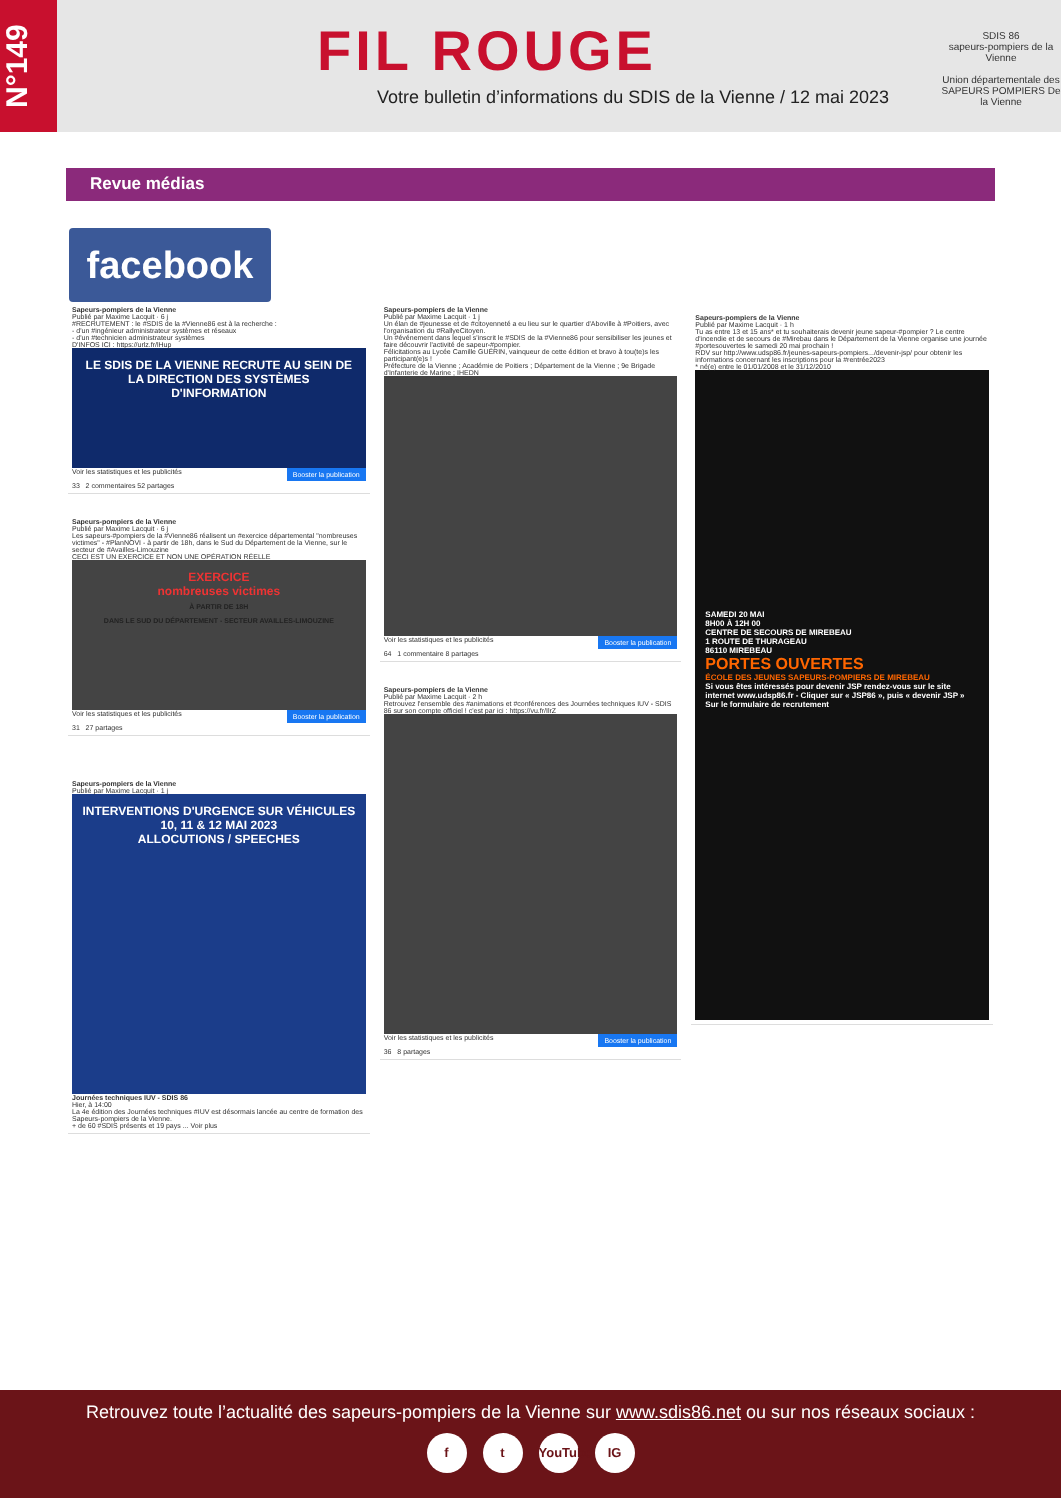N°149
FIL ROUGE
Votre bulletin d’informations du SDIS de la Vienne / 12 mai 2023
SDIS 86
sapeurs-pompiers de la Vienne
Union départementale des SAPEURS POMPIERS De la Vienne
Revue médias
facebook
Sapeurs-pompiers de la Vienne
Publié par Maxime Lacquit · 6 j
#RECRUTEMENT : le #SDIS de la #Vienne86 est à la recherche :
- d'un #ingénieur administrateur systèmes et réseaux
- d'un #technicien administrateur systèmes
D'INFOS ICI : https://urlz.fr/lHup
LE SDIS DE LA VIENNE RECRUTE AU SEIN DE LA DIRECTION DES SYSTÈMES D'INFORMATION
Voir les statistiques et les publicités Booster la publication
33 2 commentaires 52 partages
Sapeurs-pompiers de la Vienne
Publié par Maxime Lacquit · 6 j
Les sapeurs-#pompiers de la #Vienne86 réalisent un #exercice départemental "nombreuses victimes" - #PlanNOVI - à partir de 18h, dans le Sud du Département de la Vienne, sur le secteur de #Availles-Limouzine
CECI EST UN EXERCICE ET NON UNE OPÉRATION RÉELLE
EXERCICE
nombreuses victimes
À PARTIR DE 18H
DANS LE SUD DU DÉPARTEMENT - SECTEUR AVAILLES-LIMOUZINE
Voir les statistiques et les publicités Booster la publication
31 27 partages
Sapeurs-pompiers de la Vienne
Publié par Maxime Lacquit · 1 j
INTERVENTIONS D'URGENCE SUR VÉHICULES
10, 11 & 12 MAI 2023
ALLOCUTIONS / SPEECHES
Journées techniques IUV - SDIS 86
Hier, à 14:00
La 4e édition des Journées techniques #IUV est désormais lancée au centre de formation des Sapeurs-pompiers de la Vienne.
+ de 60 #SDIS présents et 19 pays ... Voir plus
Sapeurs-pompiers de la Vienne
Publié par Maxime Lacquit · 1 j
Un élan de #jeunesse et de #citoyenneté a eu lieu sur le quartier d'Aboville à #Poitiers, avec l'organisation du #RallyeCitoyen.
Un #événement dans lequel s'inscrit le #SDIS de la #Vienne86 pour sensibiliser les jeunes et faire découvrir l'activité de sapeur-#pompier.
Félicitations au Lycée Camille GUÉRIN, vainqueur de cette édition et bravo à tou(te)s les participant(e)s !
Préfecture de la Vienne ; Académie de Poitiers ; Département de la Vienne ; 9e Brigade d'Infanterie de Marine ; IHEDN
Voir les statistiques et les publicités Booster la publication
64 1 commentaire 8 partages
Sapeurs-pompiers de la Vienne
Publié par Maxime Lacquit · 2 h
Retrouvez l'ensemble des #animations et #conférences des Journées techniques IUV - SDIS 86 sur son compte officiel ! c'est par ici : https://vu.fr/IlrZ
Voir les statistiques et les publicités Booster la publication
36 8 partages
Sapeurs-pompiers de la Vienne
Publié par Maxime Lacquit · 1 h
Tu as entre 13 et 15 ans* et tu souhaiterais devenir jeune sapeur-#pompier ? Le centre d'incendie et de secours de #Mirebau dans le Département de la Vienne organise une journée #portesouvertes le samedi 20 mai prochain !
RDV sur http://www.udsp86.fr/jeunes-sapeurs-pompiers.../devenir-jsp/ pour obtenir les informations concernant les inscriptions pour la #rentrée2023
* né(e) entre le 01/01/2008 et le 31/12/2010
SAMEDI 20 MAI
8H00 À 12H 00
CENTRE DE SECOURS DE MIREBEAU
1 ROUTE DE THURAGEAU
86110 MIREBEAU
PORTES OUVERTES
ÉCOLE DES JEUNES SAPEURS-POMPIERS DE MIREBEAU
Si vous êtes intéressés pour devenir JSP rendez-vous sur le site internet www.udsp86.fr - Cliquer sur « JSP86 », puis « devenir JSP » Sur le formulaire de recrutement
Retrouvez toute l’actualité des sapeurs-pompiers de la Vienne sur www.sdis86.net ou sur nos réseaux sociaux :
ft YouTube IG